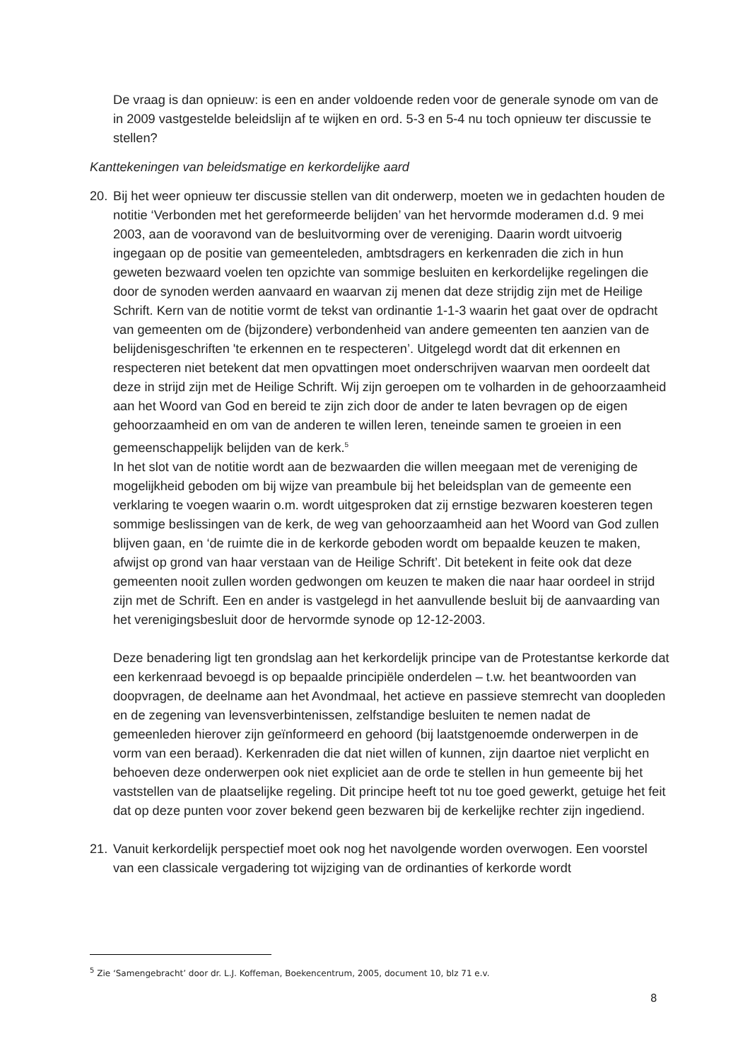De vraag is dan opnieuw: is een en ander voldoende reden voor de generale synode om van de in 2009 vastgestelde beleidslijn af te wijken en ord. 5-3 en 5-4 nu toch opnieuw ter discussie te stellen?
Kanttekeningen van beleidsmatige en kerkordelijke aard
20. Bij het weer opnieuw ter discussie stellen van dit onderwerp, moeten we in gedachten houden de notitie ‘Verbonden met het gereformeerde belijden’ van het hervormde moderamen d.d. 9 mei 2003, aan de vooravond van de besluitvorming over de vereniging. Daarin wordt uitvoerig ingegaan op de positie van gemeenteleden, ambtsdragers en kerkenraden die zich in hun geweten bezwaard voelen ten opzichte van sommige besluiten en kerkordelijke regelingen die door de synoden werden aanvaard en waarvan zij menen dat deze strijdig zijn met de Heilige Schrift. Kern van de notitie vormt de tekst van ordinantie 1-1-3 waarin het gaat over de opdracht van gemeenten om de (bijzondere) verbondenheid van andere gemeenten ten aanzien van de belijdenisgeschriften 'te erkennen en te respecteren’. Uitgelegd wordt dat dit erkennen en respecteren niet betekent dat men opvattingen moet onderschrijven waarvan men oordeelt dat deze in strijd zijn met de Heilige Schrift. Wij zijn geroepen om te volharden in de gehoorzaamheid aan het Woord van God en bereid te zijn zich door de ander te laten bevragen op de eigen gehoorzaamheid en om van de anderen te willen leren, teneinde samen te groeien in een gemeenschappelijk belijden van de kerk.<sup>5</sup>
In het slot van de notitie wordt aan de bezwaarden die willen meegaan met de vereniging de mogelijkheid geboden om bij wijze van preambule bij het beleidsplan van de gemeente een verklaring te voegen waarin o.m. wordt uitgesproken dat zij ernstige bezwaren koesteren tegen sommige beslissingen van de kerk, de weg van gehoorzaamheid aan het Woord van God zullen blijven gaan, en ‘de ruimte die in de kerkorde geboden wordt om bepaalde keuzen te maken, afwijst op grond van haar verstaan van de Heilige Schrift’. Dit betekent in feite ook dat deze gemeenten nooit zullen worden gedwongen om keuzen te maken die naar haar oordeel in strijd zijn met de Schrift. Een en ander is vastgelegd in het aanvullende besluit bij de aanvaarding van het verenigingsbesluit door de hervormde synode op 12-12-2003.
Deze benadering ligt ten grondslag aan het kerkordelijk principe van de Protestantse kerkorde dat een kerkenraad bevoegd is op bepaalde principiële onderdelen – t.w. het beantwoorden van doopvragen, de deelname aan het Avondmaal, het actieve en passieve stemrecht van doopleden en de zegening van levensverbintenissen, zelfstandige besluiten te nemen nadat de gemeenleden hierover zijn geïnformeerd en gehoord (bij laatstgenoemde onderwerpen in de vorm van een beraad). Kerkenraden die dat niet willen of kunnen, zijn daartoe niet verplicht en behoeven deze onderwerpen ook niet expliciet aan de orde te stellen in hun gemeente bij het vaststellen van de plaatselijke regeling. Dit principe heeft tot nu toe goed gewerkt, getuige het feit dat op deze punten voor zover bekend geen bezwaren bij de kerkelijke rechter zijn ingediend.
21. Vanuit kerkordelijk perspectief moet ook nog het navolgende worden overwogen. Een voorstel van een classicale vergadering tot wijziging van de ordinanties of kerkorde wordt
<sup>5</sup> Zie ‘Samengebracht’ door dr. L.J. Koffeman, Boekencentrum, 2005, document 10, blz 71 e.v.
8